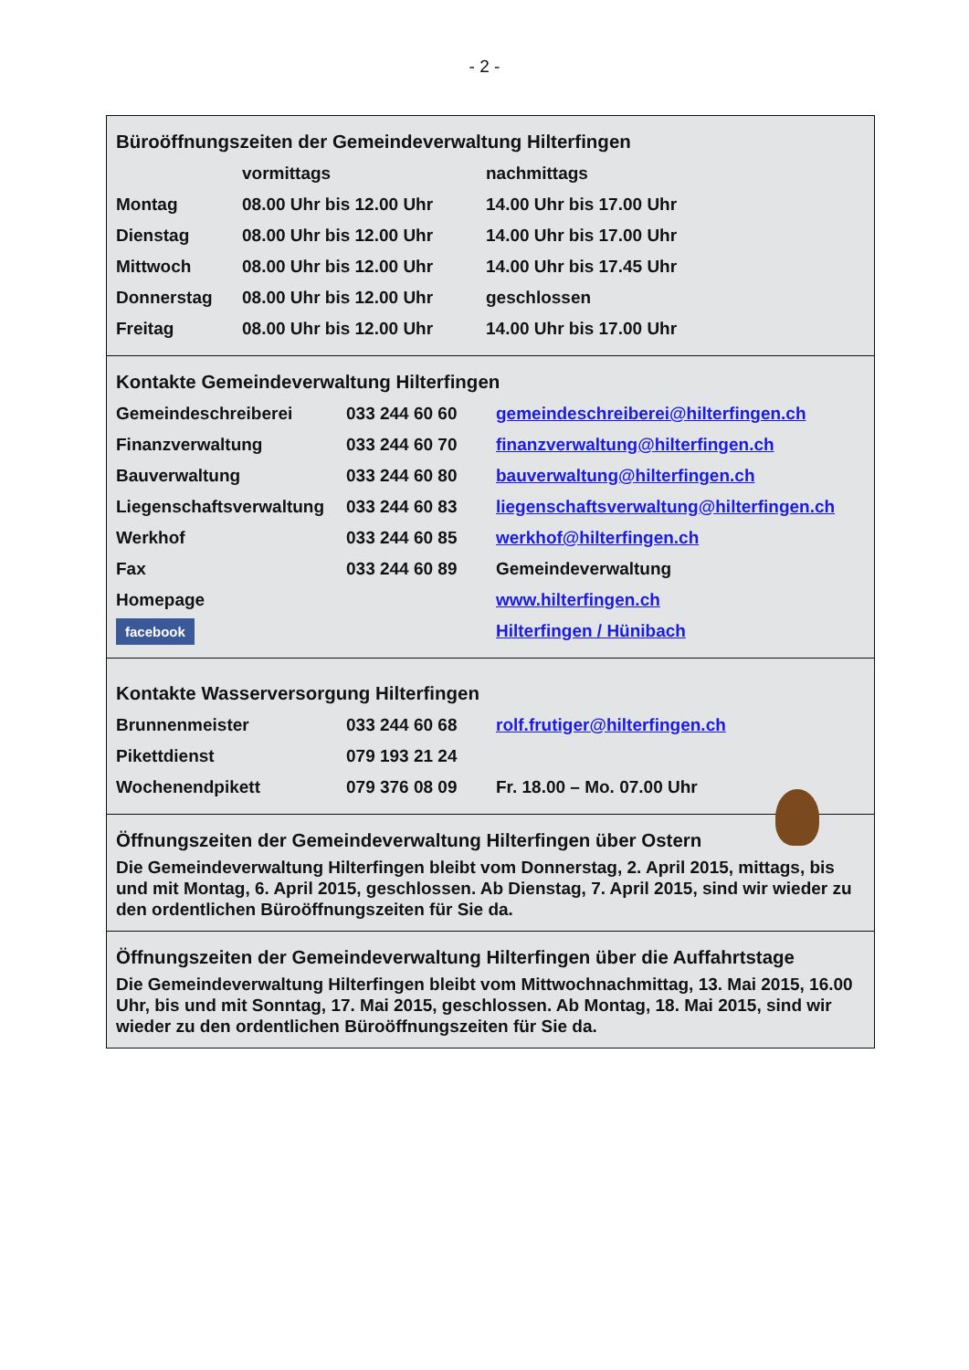- 2 -
Büroöffnungszeiten der Gemeindeverwaltung Hilterfingen
| | vormittags | nachmittags |
| Montag | 08.00 Uhr bis 12.00 Uhr | 14.00 Uhr bis 17.00 Uhr |
| Dienstag | 08.00 Uhr bis 12.00 Uhr | 14.00 Uhr bis 17.00 Uhr |
| Mittwoch | 08.00 Uhr bis 12.00 Uhr | 14.00 Uhr bis 17.45 Uhr |
| Donnerstag | 08.00 Uhr bis 12.00 Uhr | geschlossen |
| Freitag | 08.00 Uhr bis 12.00 Uhr | 14.00 Uhr bis 17.00 Uhr |
Kontakte Gemeindeverwaltung Hilterfingen
| Gemeindeschreiberei | 033 244 60 60 | gemeindeschreiberei@hilterfingen.ch |
| Finanzverwaltung | 033 244 60 70 | finanzverwaltung@hilterfingen.ch |
| Bauverwaltung | 033 244 60 80 | bauverwaltung@hilterfingen.ch |
| Liegenschaftsverwaltung | 033 244 60 83 | liegenschaftsverwaltung@hilterfingen.ch |
| Werkhof | 033 244 60 85 | werkhof@hilterfingen.ch |
| Fax | 033 244 60 89 | Gemeindeverwaltung |
| Homepage | | www.hilterfingen.ch |
| facebook | | Hilterfingen / Hünibach |
Kontakte Wasserversorgung Hilterfingen
| Brunnenmeister | 033 244 60 68 | rolf.frutiger@hilterfingen.ch |
| Pikettdienst | 079 193 21 24 | |
| Wochenendpikett | 079 376 08 09 | Fr. 18.00 – Mo. 07.00 Uhr |
Öffnungszeiten der Gemeindeverwaltung Hilterfingen über Ostern
Die Gemeindeverwaltung Hilterfingen bleibt vom Donnerstag, 2. April 2015, mittags, bis und mit Montag, 6. April 2015, geschlossen. Ab Dienstag, 7. April 2015, sind wir wieder zu den ordentlichen Büroöffnungszeiten für Sie da.
Öffnungszeiten der Gemeindeverwaltung Hilterfingen über die Auffahrtstage
Die Gemeindeverwaltung Hilterfingen bleibt vom Mittwochnachmittag, 13. Mai 2015, 16.00 Uhr, bis und mit Sonntag, 17. Mai 2015, geschlossen. Ab Montag, 18. Mai 2015, sind wir wieder zu den ordentlichen Büroöffnungszeiten für Sie da.